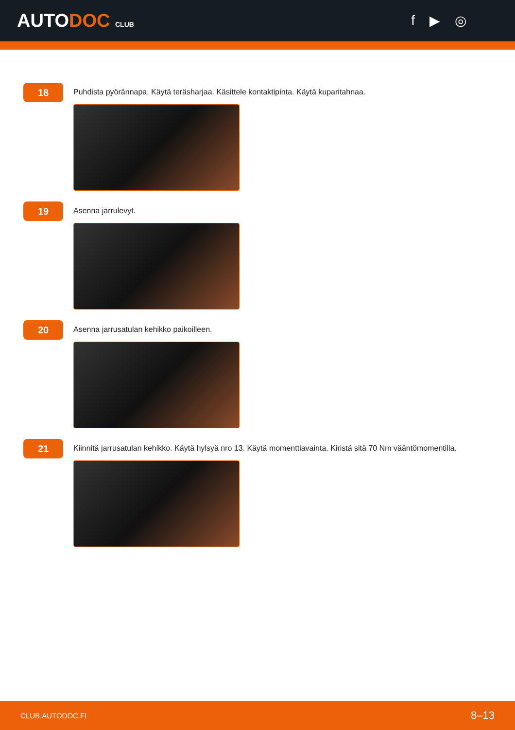AUTODOC CLUB
f ▶ ◎
18
Puhdista pyörännapa. Käytä teräsharjaa. Käsittele kontaktipinta. Käytä kuparitahnaa.
19
Asenna jarrulevyt.
20
Asenna jarrusatulan kehikko paikoilleen.
21
Kiinnitä jarrusatulan kehikko. Käytä hylsyä nro 13. Käytä momenttiavainta. Kiristä sitä 70 Nm vääntömomentilla.
CLUB.AUTODOC.FI 8–13